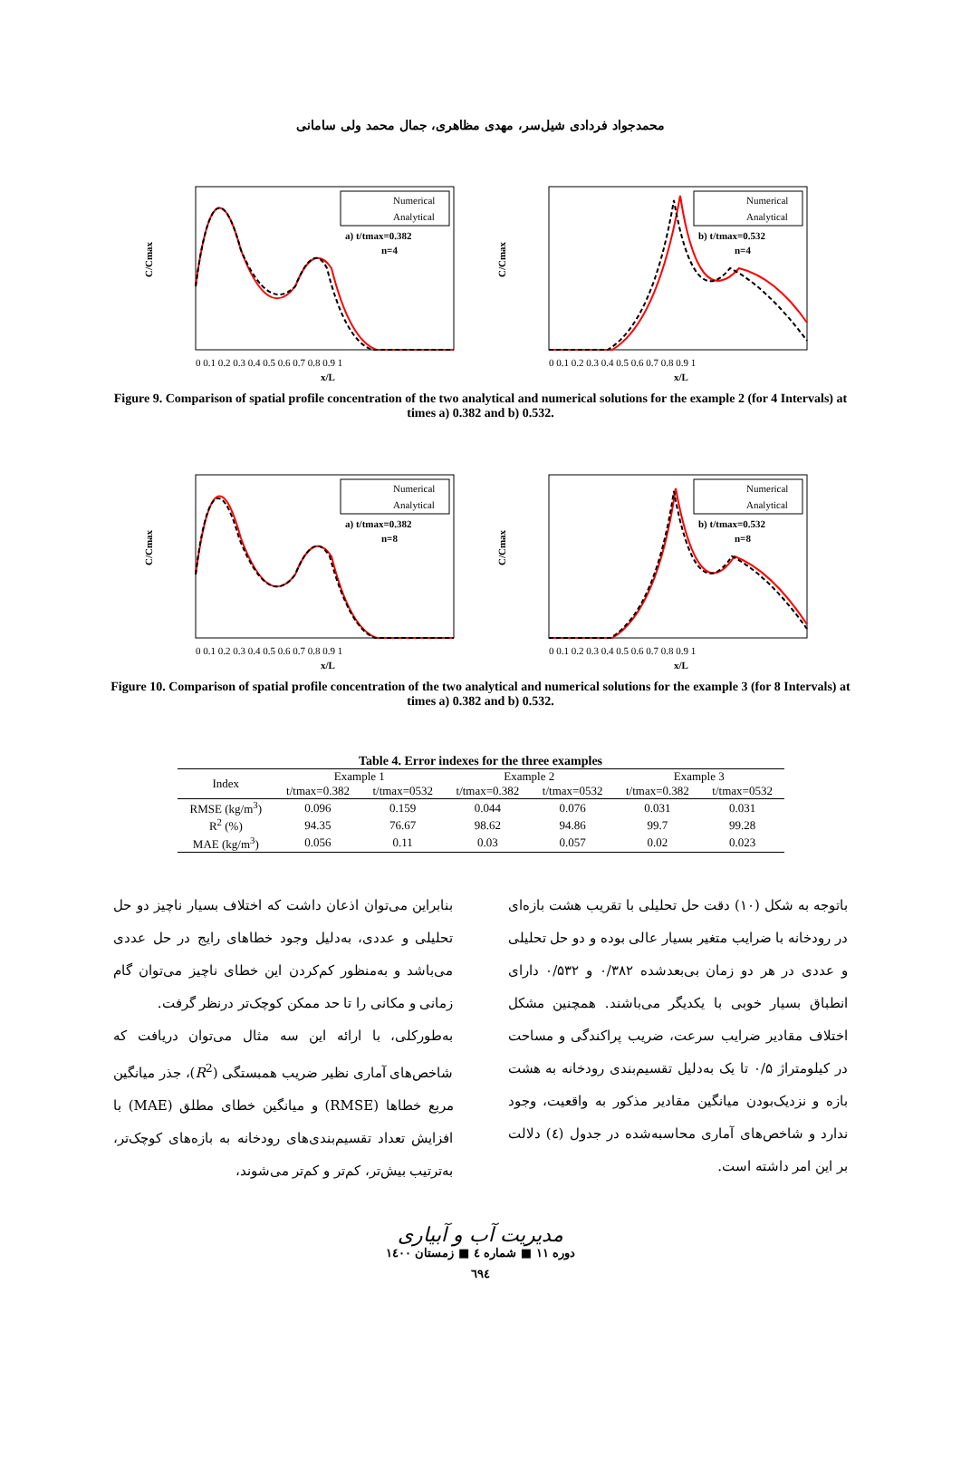محمدجواد فردادی شیل‌سر، مهدی مظاهری، جمال محمد ولی سامانی
C/Cmax
Numerical
Analytical
a) t/tmax=0.382
n=4
0 0.1 0.2 0.3 0.4 0.5 0.6 0.7 0.8 0.9 1
x/L
C/Cmax
Numerical
Analytical
b) t/tmax=0.532
n=4
0 0.1 0.2 0.3 0.4 0.5 0.6 0.7 0.8 0.9 1
x/L
Figure 9. Comparison of spatial profile concentration of the two analytical and numerical solutions for the example 2 (for 4 Intervals) at times a) 0.382 and b) 0.532.
C/Cmax
Numerical
Analytical
a) t/tmax=0.382
n=8
0 0.1 0.2 0.3 0.4 0.5 0.6 0.7 0.8 0.9 1
x/L
C/Cmax
Numerical
Analytical
b) t/tmax=0.532
n=8
0 0.1 0.2 0.3 0.4 0.5 0.6 0.7 0.8 0.9 1
x/L
Figure 10. Comparison of spatial profile concentration of the two analytical and numerical solutions for the example 3 (for 8 Intervals) at times a) 0.382 and b) 0.532.
Table 4. Error indexes for the three examples
| Index | Example 1 | | Example 2 | | Example 3 | |
| --- | --- | --- | --- | --- | --- | --- |
| | t/tmax=0.382 | t/tmax=0532 | t/tmax=0.382 | t/tmax=0532 | t/tmax=0.382 | t/tmax=0532 |
| RMSE (kg/m<sup>3</sup>) | 0.096 | 0.159 | 0.044 | 0.076 | 0.031 | 0.031 |
| R<sup>2</sup> (%) | 94.35 | 76.67 | 98.62 | 94.86 | 99.7 | 99.28 |
| MAE (kg/m<sup>3</sup>) | 0.056 | 0.11 | 0.03 | 0.057 | 0.02 | 0.023 |
باتوجه به شکل (۱۰) دقت حل تحلیلی با تقریب هشت بازه‌ای در رودخانه با ضرایب متغیر بسیار عالی بوده و دو حل تحلیلی و عددی در هر دو زمان بی‌بعدشده ۰/۳۸۲ و ۰/۵۳۲ دارای انطباق بسیار خوبی با یکدیگر می‌باشند. همچنین مشکل اختلاف مقادیر ضرایب سرعت، ضریب پراکندگی و مساحت در کیلومتراژ ۰/۵ تا یک به‌دلیل تقسیم‌بندی رودخانه به هشت بازه و نزدیک‌بودن میانگین مقادیر مذکور به واقعیت، وجود ندارد و شاخص‌های آماری محاسبه‌شده در جدول (٤) دلالت بر این امر داشته است.
بنابراین می‌توان اذعان داشت که اختلاف بسیار ناچیز دو حل تحلیلی و عددی، به‌دلیل وجود خطاهای رایج در حل عددی می‌باشد و به‌منظور کم‌کردن این خطای ناچیز می‌توان گام زمانی و مکانی را تا حد ممکن کوچک‌تر درنظر گرفت.
به‌طورکلی، با ارائه این سه مثال می‌توان دریافت که شاخص‌های آماری نظیر ضریب همبستگی (R<sup>2</sup>)، جذر میانگین مربع خطاها (RMSE) و میانگین خطای مطلق (MAE) با افزایش تعداد تقسیم‌بندی‌های رودخانه به بازه‌های کوچک‌تر، به‌ترتیب بیش‌تر، کم‌تر و کم‌تر می‌شوند،
مدیریت آب و آبیاری
دوره ۱۱ ■ شماره ٤ ■ زمستان ۱٤۰۰
٦٩٤